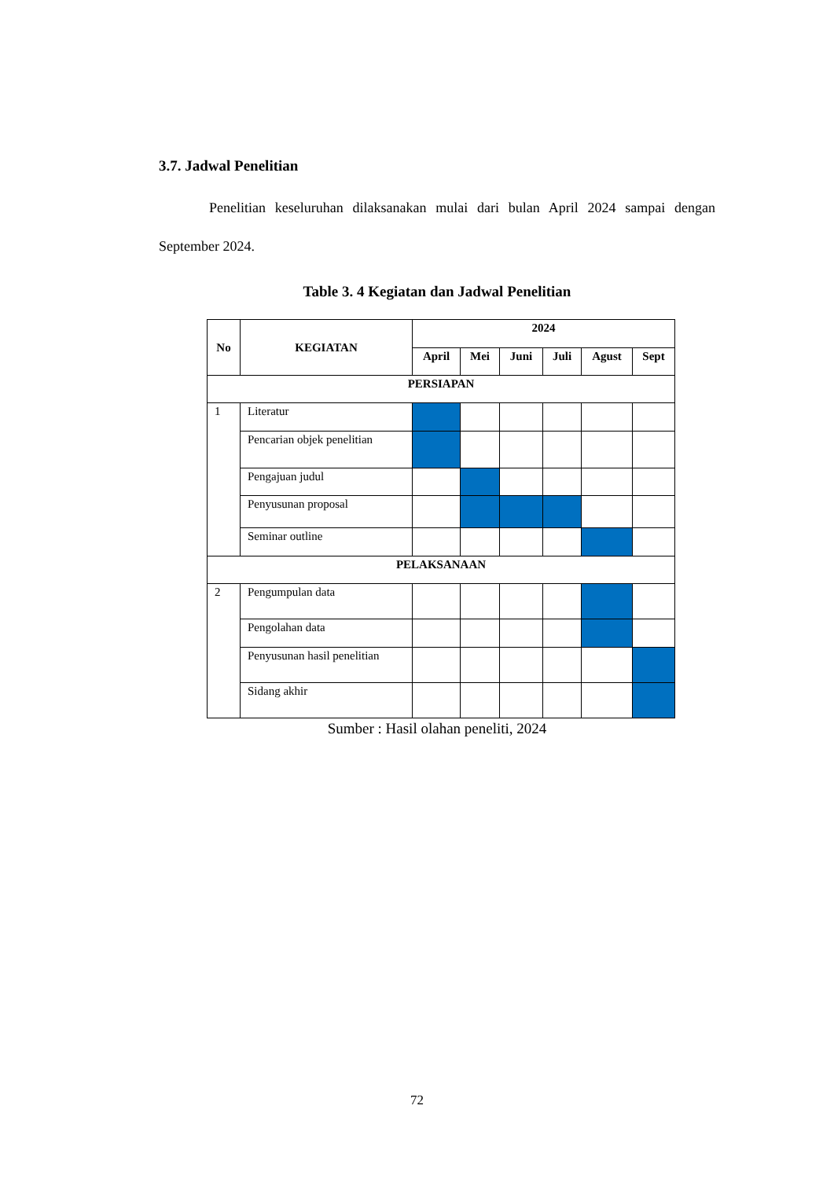3.7. Jadwal Penelitian
Penelitian keseluruhan dilaksanakan mulai dari bulan April 2024 sampai dengan September 2024.
Table 3. 4 Kegiatan dan Jadwal Penelitian
| No | KEGIATAN | 2024 | | | | | |
| --- | --- | --- | --- | --- | --- | --- | --- |
| | | April | Mei | Juni | Juli | Agust | Sept |
| PERSIAPAN | | | | | | | |
| 1 | Literatur | | | | | | |
| | Pencarian objek penelitian | | | | | | |
| | Pengajuan judul | | | | | | |
| | Penyusunan proposal | | | | | | |
| | Seminar outline | | | | | | |
| PELAKSANAAN | | | | | | | |
| 2 | Pengumpulan data | | | | | | |
| | Pengolahan data | | | | | | |
| | Penyusunan hasil penelitian | | | | | | |
| | Sidang akhir | | | | | | |
Sumber : Hasil olahan peneliti, 2024
72